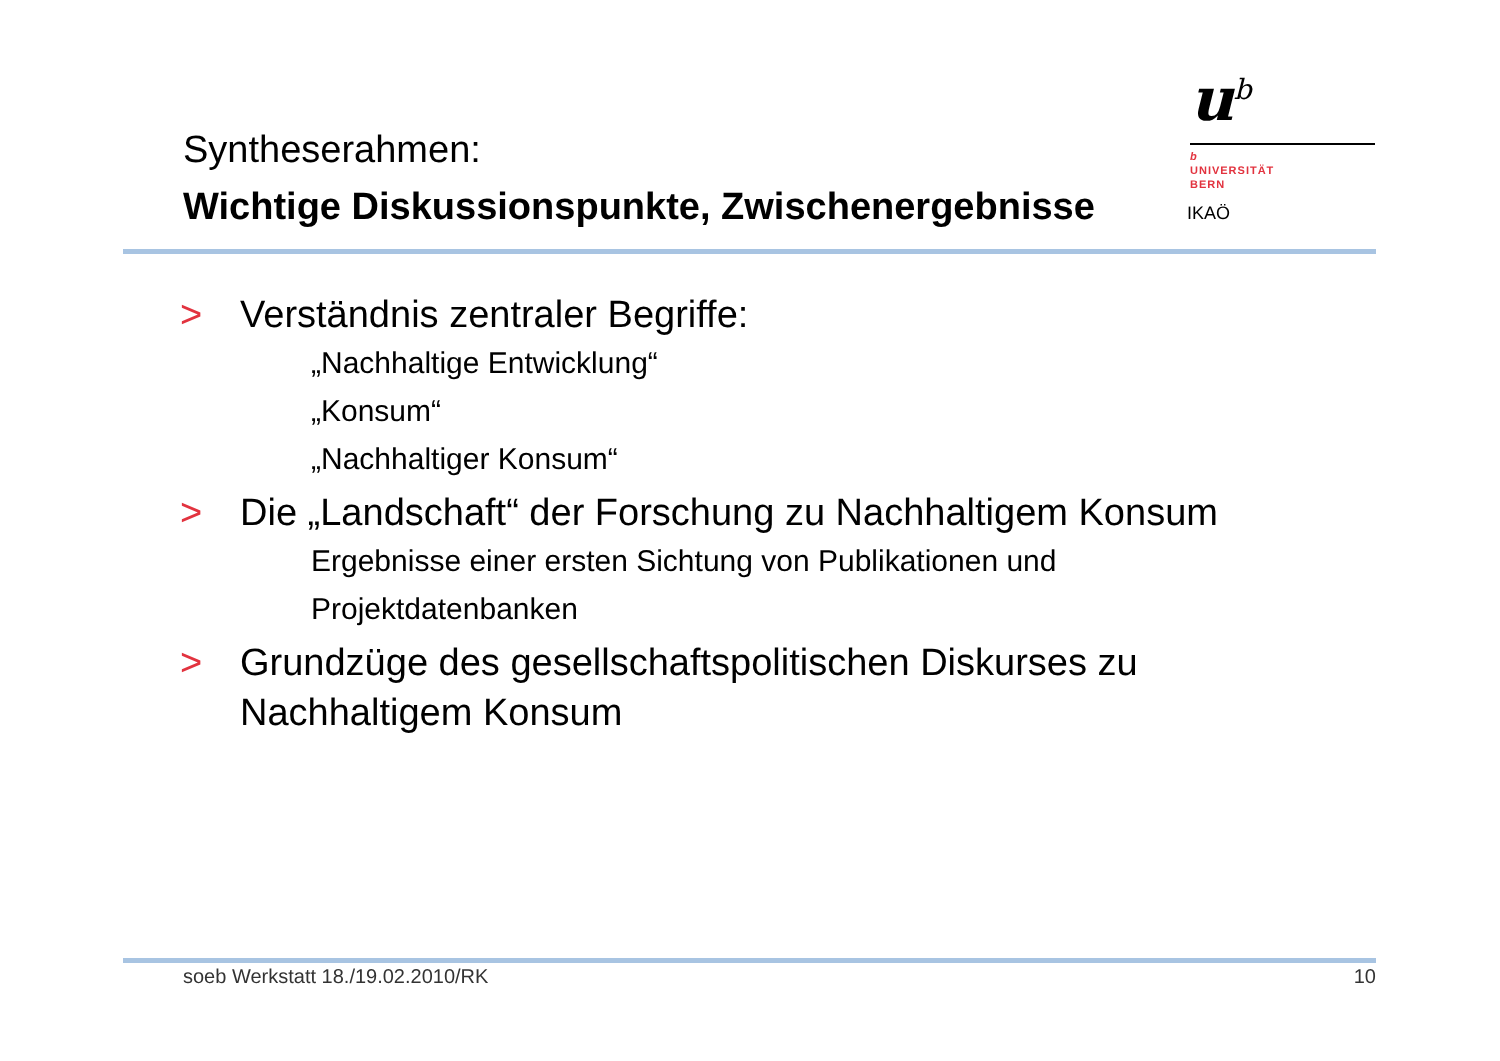Syntheserahmen:
Wichtige Diskussionspunkte, Zwischenergebnisse
u<sup>b</sup>
b
UNIVERSITÄT
BERN
IKAÖ
> Verständnis zentraler Begriffe:
„Nachhaltige Entwicklung“
„Konsum“
„Nachhaltiger Konsum“
> Die „Landschaft“ der Forschung zu Nachhaltigem Konsum
Ergebnisse einer ersten Sichtung von Publikationen und
Projektdatenbanken
> Grundzüge des gesellschaftspolitischen Diskurses zu Nachhaltigem Konsum
soeb Werkstatt 18./19.02.2010/RK 10